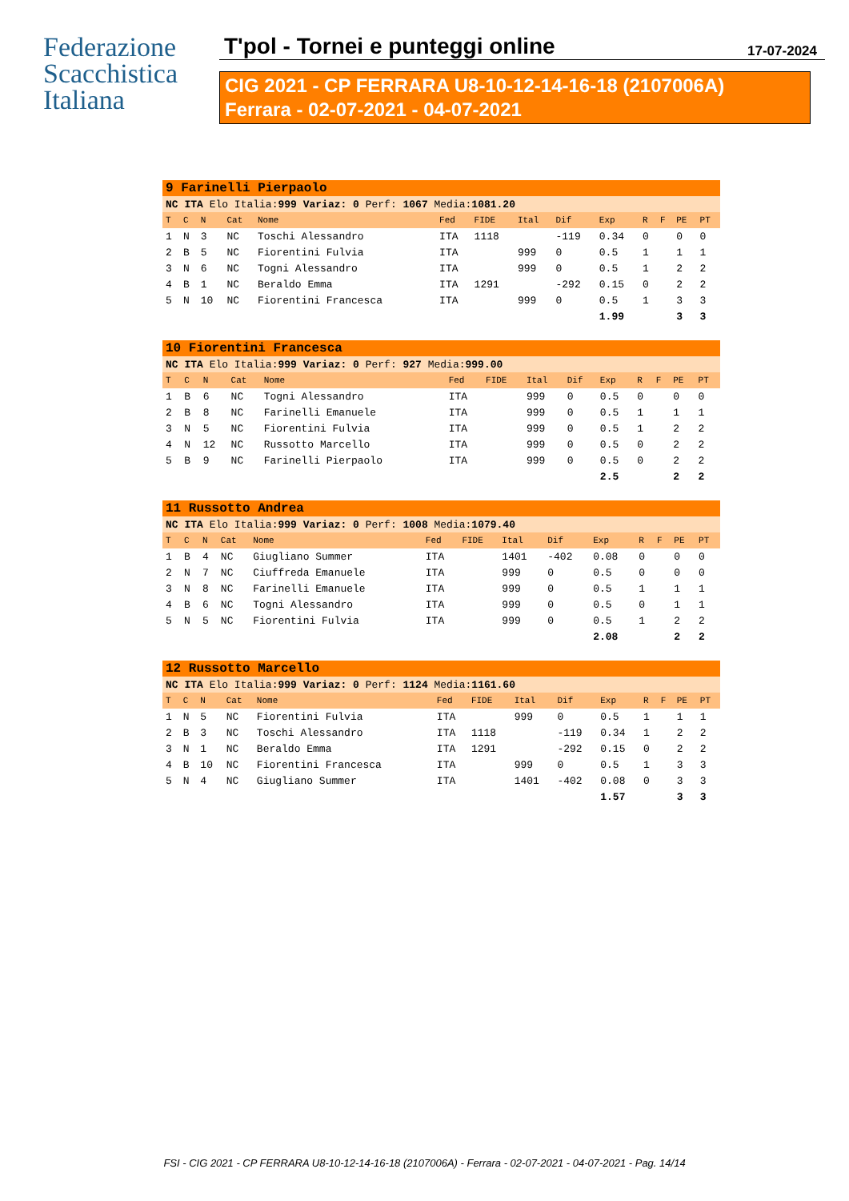Federazione
Scacchistica
Italiana
T'pol - Tornei e punteggi online 17-07-2024
CIG 2021 - CP FERRARA U8-10-12-14-16-18 (2107006A)
Ferrara - 02-07-2021 - 04-07-2021
| 9 Farinelli Pierpaolo | | | | | | | | | | | | | |
| NC ITA Elo Italia: 999 Variaz: 0 Perf: 1067 Media: 1081.20 | | | | | | | | | | | | | |
| T | C | N | Cat | Nome | Fed | FIDE | Ital | Dif | Exp | R | F | PE | PT |
| 1 | N | 3 | NC | Toschi Alessandro | ITA | 1118 | | -119 | 0.34 | 0 | | 0 | 0 |
| 2 | B | 5 | NC | Fiorentini Fulvia | ITA | | 999 | 0 | 0.5 | 1 | | 1 | 1 |
| 3 | N | 6 | NC | Togni Alessandro | ITA | | 999 | 0 | 0.5 | 1 | | 2 | 2 |
| 4 | B | 1 | NC | Beraldo Emma | ITA | 1291 | | -292 | 0.15 | 0 | | 2 | 2 |
| 5 | N | 10 | NC | Fiorentini Francesca | ITA | | 999 | 0 | 0.5 | 1 | | 3 | 3 |
| | | | | | | | | | 1.99 | | | 3 | 3 |
| 10 Fiorentini Francesca | | | | | | | | | | | | | |
| NC ITA Elo Italia: 999 Variaz: 0 Perf: 927 Media: 999.00 | | | | | | | | | | | | | |
| T | C | N | Cat | Nome | Fed | FIDE | Ital | Dif | Exp | R | F | PE | PT |
| 1 | B | 6 | NC | Togni Alessandro | ITA | | 999 | 0 | 0.5 | 0 | | 0 | 0 |
| 2 | B | 8 | NC | Farinelli Emanuele | ITA | | 999 | 0 | 0.5 | 1 | | 1 | 1 |
| 3 | N | 5 | NC | Fiorentini Fulvia | ITA | | 999 | 0 | 0.5 | 1 | | 2 | 2 |
| 4 | N | 12 | NC | Russotto Marcello | ITA | | 999 | 0 | 0.5 | 0 | | 2 | 2 |
| 5 | B | 9 | NC | Farinelli Pierpaolo | ITA | | 999 | 0 | 0.5 | 0 | | 2 | 2 |
| | | | | | | | | | 2.5 | | | 2 | 2 |
| 11 Russotto Andrea | | | | | | | | | | | | | |
| NC ITA Elo Italia: 999 Variaz: 0 Perf: 1008 Media: 1079.40 | | | | | | | | | | | | | |
| T | C | N | Cat | Nome | Fed | FIDE | Ital | Dif | Exp | R | F | PE | PT |
| 1 | B | 4 | NC | Giugliano Summer | ITA | | 1401 | -402 | 0.08 | 0 | | 0 | 0 |
| 2 | N | 7 | NC | Ciuffreda Emanuele | ITA | | 999 | 0 | 0.5 | 0 | | 0 | 0 |
| 3 | N | 8 | NC | Farinelli Emanuele | ITA | | 999 | 0 | 0.5 | 1 | | 1 | 1 |
| 4 | B | 6 | NC | Togni Alessandro | ITA | | 999 | 0 | 0.5 | 0 | | 1 | 1 |
| 5 | N | 5 | NC | Fiorentini Fulvia | ITA | | 999 | 0 | 0.5 | 1 | | 2 | 2 |
| | | | | | | | | | 2.08 | | | 2 | 2 |
| 12 Russotto Marcello | | | | | | | | | | | | | |
| NC ITA Elo Italia: 999 Variaz: 0 Perf: 1124 Media: 1161.60 | | | | | | | | | | | | | |
| T | C | N | Cat | Nome | Fed | FIDE | Ital | Dif | Exp | R | F | PE | PT |
| 1 | N | 5 | NC | Fiorentini Fulvia | ITA | | 999 | 0 | 0.5 | 1 | | 1 | 1 |
| 2 | B | 3 | NC | Toschi Alessandro | ITA | 1118 | | -119 | 0.34 | 1 | | 2 | 2 |
| 3 | N | 1 | NC | Beraldo Emma | ITA | 1291 | | -292 | 0.15 | 0 | | 2 | 2 |
| 4 | B | 10 | NC | Fiorentini Francesca | ITA | | 999 | 0 | 0.5 | 1 | | 3 | 3 |
| 5 | N | 4 | NC | Giugliano Summer | ITA | | 1401 | -402 | 0.08 | 0 | | 3 | 3 |
| | | | | | | | | | 1.57 | | | 3 | 3 |
FSI - CIG 2021 - CP FERRARA U8-10-12-14-16-18 (2107006A) - Ferrara - 02-07-2021 - 04-07-2021 - Pag. 14/14